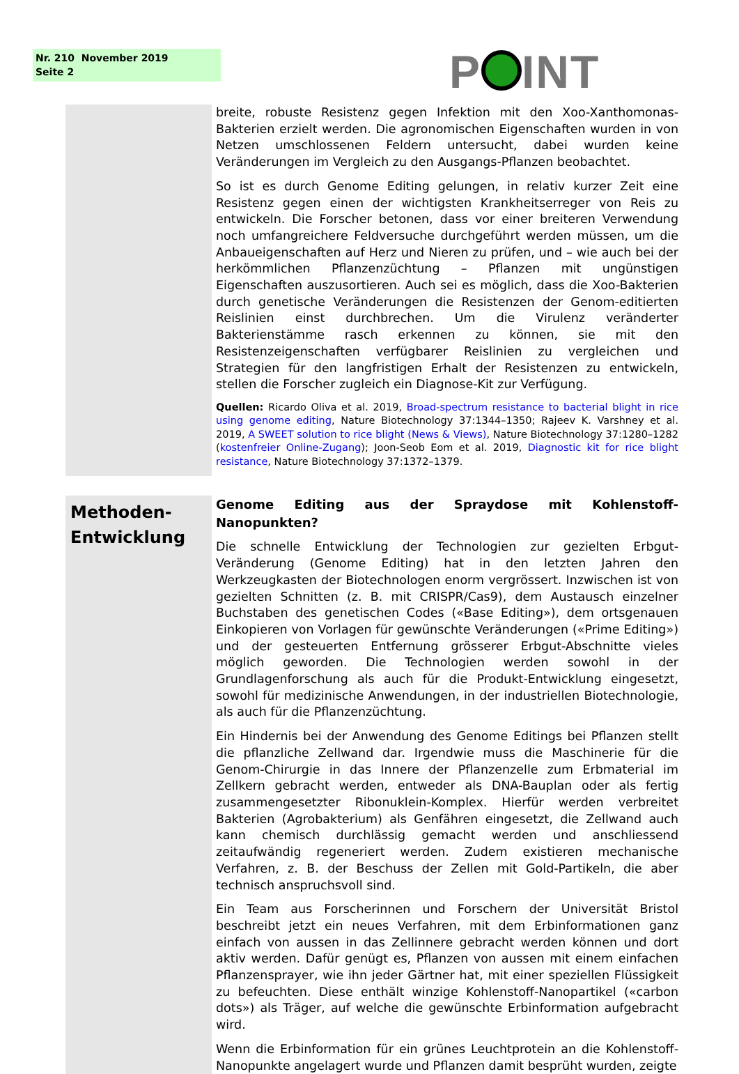Nr. 210 November 2019
Seite 2
P INT
breite, robuste Resistenz gegen Infektion mit den Xoo-Xanthomonas-Bakterien erzielt werden. Die agronomischen Eigenschaften wurden in von Netzen umschlossenen Feldern untersucht, dabei wurden keine Veränderungen im Vergleich zu den Ausgangs-Pflanzen beobachtet.
So ist es durch Genome Editing gelungen, in relativ kurzer Zeit eine Resistenz gegen einen der wichtigsten Krankheitserreger von Reis zu entwickeln. Die Forscher betonen, dass vor einer breiteren Verwendung noch umfangreichere Feldversuche durchgeführt werden müssen, um die Anbaueigenschaften auf Herz und Nieren zu prüfen, und – wie auch bei der herkömmlichen Pflanzenzüchtung – Pflanzen mit ungünstigen Eigenschaften auszusortieren. Auch sei es möglich, dass die Xoo-Bakterien durch genetische Veränderungen die Resistenzen der Genom-editierten Reislinien einst durchbrechen. Um die Virulenz veränderter Bakterienstämme rasch erkennen zu können, sie mit den Resistenzeigenschaften verfügbarer Reislinien zu vergleichen und Strategien für den langfristigen Erhalt der Resistenzen zu entwickeln, stellen die Forscher zugleich ein Diagnose-Kit zur Verfügung.
Quellen: Ricardo Oliva et al. 2019, Broad-spectrum resistance to bacterial blight in rice using genome editing, Nature Biotechnology 37:1344–1350; Rajeev K. Varshney et al. 2019, A SWEET solution to rice blight (News & Views), Nature Biotechnology 37:1280–1282 (kostenfreier Online-Zugang); Joon-Seob Eom et al. 2019, Diagnostic kit for rice blight resistance, Nature Biotechnology 37:1372–1379.
Methoden-
Entwicklung
Genome Editing aus der Spraydose mit Kohlenstoff-Nanopunkten?
Die schnelle Entwicklung der Technologien zur gezielten Erbgut-Veränderung (Genome Editing) hat in den letzten Jahren den Werkzeugkasten der Biotechnologen enorm vergrössert. Inzwischen ist von gezielten Schnitten (z. B. mit CRISPR/Cas9), dem Austausch einzelner Buchstaben des genetischen Codes («Base Editing»), dem ortsgenauen Einkopieren von Vorlagen für gewünschte Veränderungen («Prime Editing») und der gesteuerten Entfernung grösserer Erbgut-Abschnitte vieles möglich geworden. Die Technologien werden sowohl in der Grundlagenforschung als auch für die Produkt-Entwicklung eingesetzt, sowohl für medizinische Anwendungen, in der industriellen Biotechnologie, als auch für die Pflanzenzüchtung.
Ein Hindernis bei der Anwendung des Genome Editings bei Pflanzen stellt die pflanzliche Zellwand dar. Irgendwie muss die Maschinerie für die Genom-Chirurgie in das Innere der Pflanzenzelle zum Erbmaterial im Zellkern gebracht werden, entweder als DNA-Bauplan oder als fertig zusammengesetzter Ribonuklein-Komplex. Hierfür werden verbreitet Bakterien (Agrobakterium) als Genfähren eingesetzt, die Zellwand auch kann chemisch durchlässig gemacht werden und anschliessend zeitaufwändig regeneriert werden. Zudem existieren mechanische Verfahren, z. B. der Beschuss der Zellen mit Gold-Partikeln, die aber technisch anspruchsvoll sind.
Ein Team aus Forscherinnen und Forschern der Universität Bristol beschreibt jetzt ein neues Verfahren, mit dem Erbinformationen ganz einfach von aussen in das Zellinnere gebracht werden können und dort aktiv werden. Dafür genügt es, Pflanzen von aussen mit einem einfachen Pflanzensprayer, wie ihn jeder Gärtner hat, mit einer speziellen Flüssigkeit zu befeuchten. Diese enthält winzige Kohlenstoff-Nanopartikel («carbon dots») als Träger, auf welche die gewünschte Erbinformation aufgebracht wird.
Wenn die Erbinformation für ein grünes Leuchtprotein an die Kohlenstoff-Nanopunkte angelagert wurde und Pflanzen damit besprüht wurden, zeigte